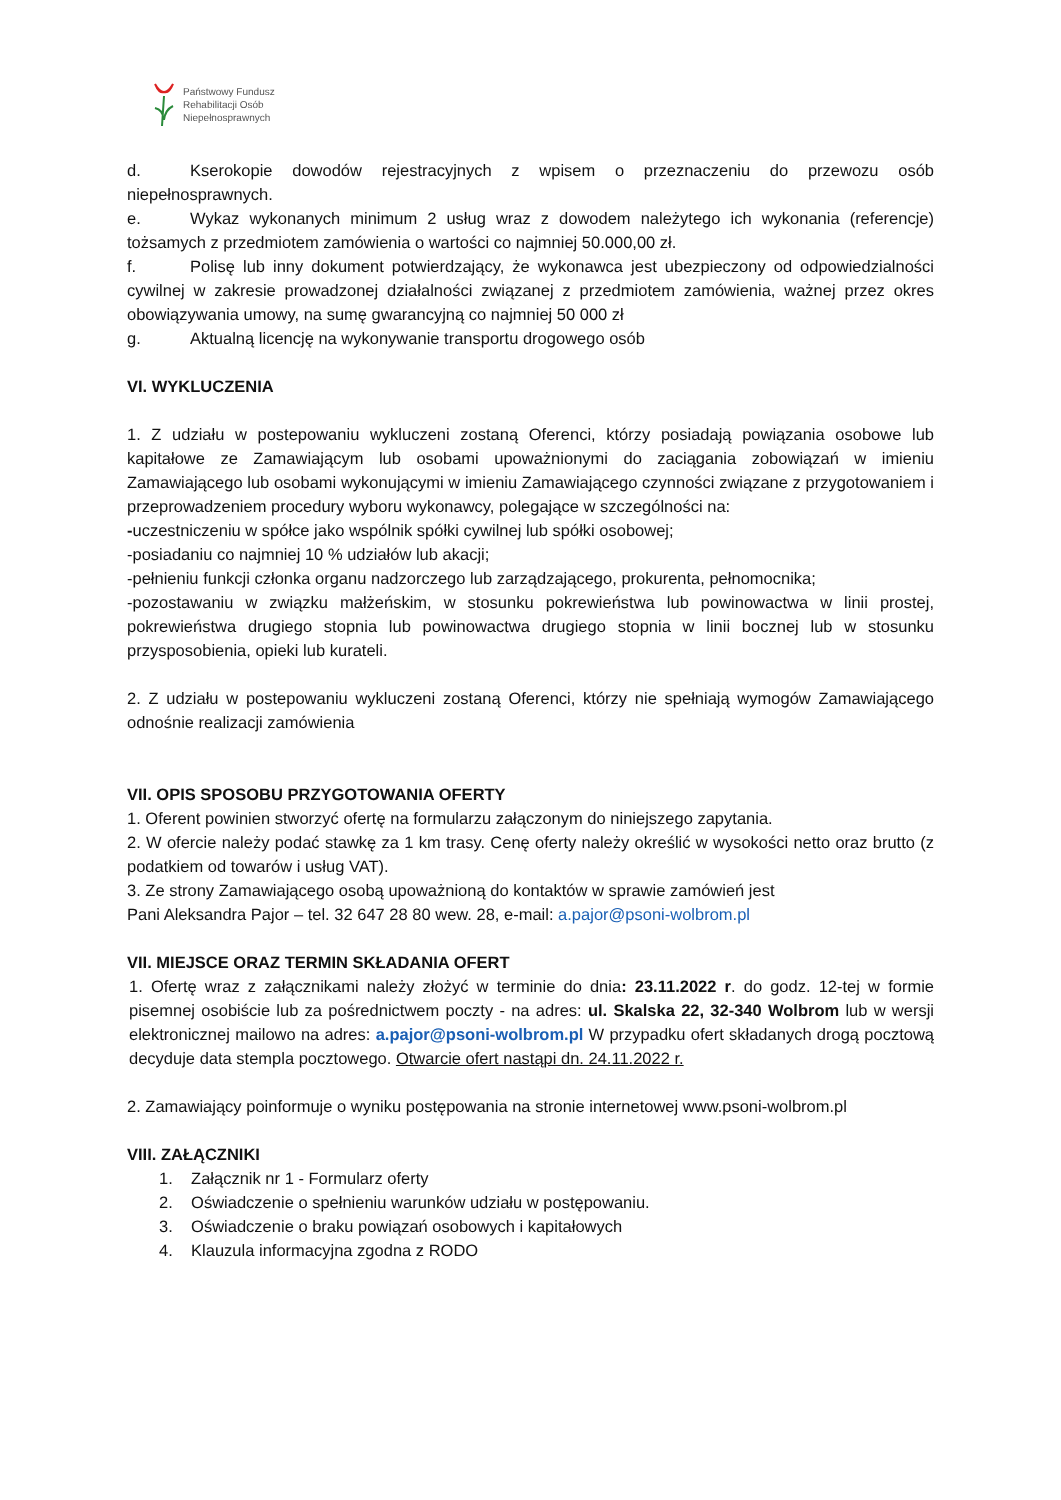Państwowy Fundusz
Rehabilitacji Osób
Niepełnosprawnych
d. Kserokopie dowodów rejestracyjnych z wpisem o przeznaczeniu do przewozu osób niepełnosprawnych.
e. Wykaz wykonanych minimum 2 usług wraz z dowodem należytego ich wykonania (referencje) tożsamych z przedmiotem zamówienia o wartości co najmniej 50.000,00 zł.
f. Polisę lub inny dokument potwierdzający, że wykonawca jest ubezpieczony od odpowiedzialności cywilnej w zakresie prowadzonej działalności związanej z przedmiotem zamówienia, ważnej przez okres obowiązywania umowy, na sumę gwarancyjną co najmniej 50 000 zł
g. Aktualną licencję na wykonywanie transportu drogowego osób
VI. WYKLUCZENIA
1. Z udziału w postepowaniu wykluczeni zostaną Oferenci, którzy posiadają powiązania osobowe lub kapitałowe ze Zamawiającym lub osobami upoważnionymi do zaciągania zobowiązań w imieniu Zamawiającego lub osobami wykonującymi w imieniu Zamawiającego czynności związane z przygotowaniem i przeprowadzeniem procedury wyboru wykonawcy, polegające w szczególności na:
-uczestniczeniu w spółce jako wspólnik spółki cywilnej lub spółki osobowej;
-posiadaniu co najmniej 10 % udziałów lub akacji;
-pełnieniu funkcji członka organu nadzorczego lub zarządzającego, prokurenta, pełnomocnika;
-pozostawaniu w związku małżeńskim, w stosunku pokrewieństwa lub powinowactwa w linii prostej, pokrewieństwa drugiego stopnia lub powinowactwa drugiego stopnia w linii bocznej lub w stosunku przysposobienia, opieki lub kurateli.
2. Z udziału w postepowaniu wykluczeni zostaną Oferenci, którzy nie spełniają wymogów Zamawiającego odnośnie realizacji zamówienia
VII. OPIS SPOSOBU PRZYGOTOWANIA OFERTY
1. Oferent powinien stworzyć ofertę na formularzu załączonym do niniejszego zapytania.
2. W ofercie należy podać stawkę za 1 km trasy. Cenę oferty należy określić w wysokości netto oraz brutto (z podatkiem od towarów i usług VAT).
3. Ze strony Zamawiającego osobą upoważnioną do kontaktów w sprawie zamówień jest
Pani Aleksandra Pajor – tel. 32 647 28 80 wew. 28, e-mail: a.pajor@psoni-wolbrom.pl
VII. MIEJSCE ORAZ TERMIN SKŁADANIA OFERT
1. Ofertę wraz z załącznikami należy złożyć w terminie do dnia: 23.11.2022 r. do godz. 12-tej w formie pisemnej osobiście lub za pośrednictwem poczty - na adres: ul. Skalska 22, 32-340 Wolbrom lub w wersji elektronicznej mailowo na adres: a.pajor@psoni-wolbrom.pl W przypadku ofert składanych drogą pocztową decyduje data stempla pocztowego. Otwarcie ofert nastąpi dn. 24.11.2022 r.
2. Zamawiający poinformuje o wyniku postępowania na stronie internetowej www.psoni-wolbrom.pl
VIII. ZAŁĄCZNIKI
1. Załącznik nr 1 - Formularz oferty
2. Oświadczenie o spełnieniu warunków udziału w postępowaniu.
3. Oświadczenie o braku powiązań osobowych i kapitałowych
4. Klauzula informacyjna zgodna z RODO